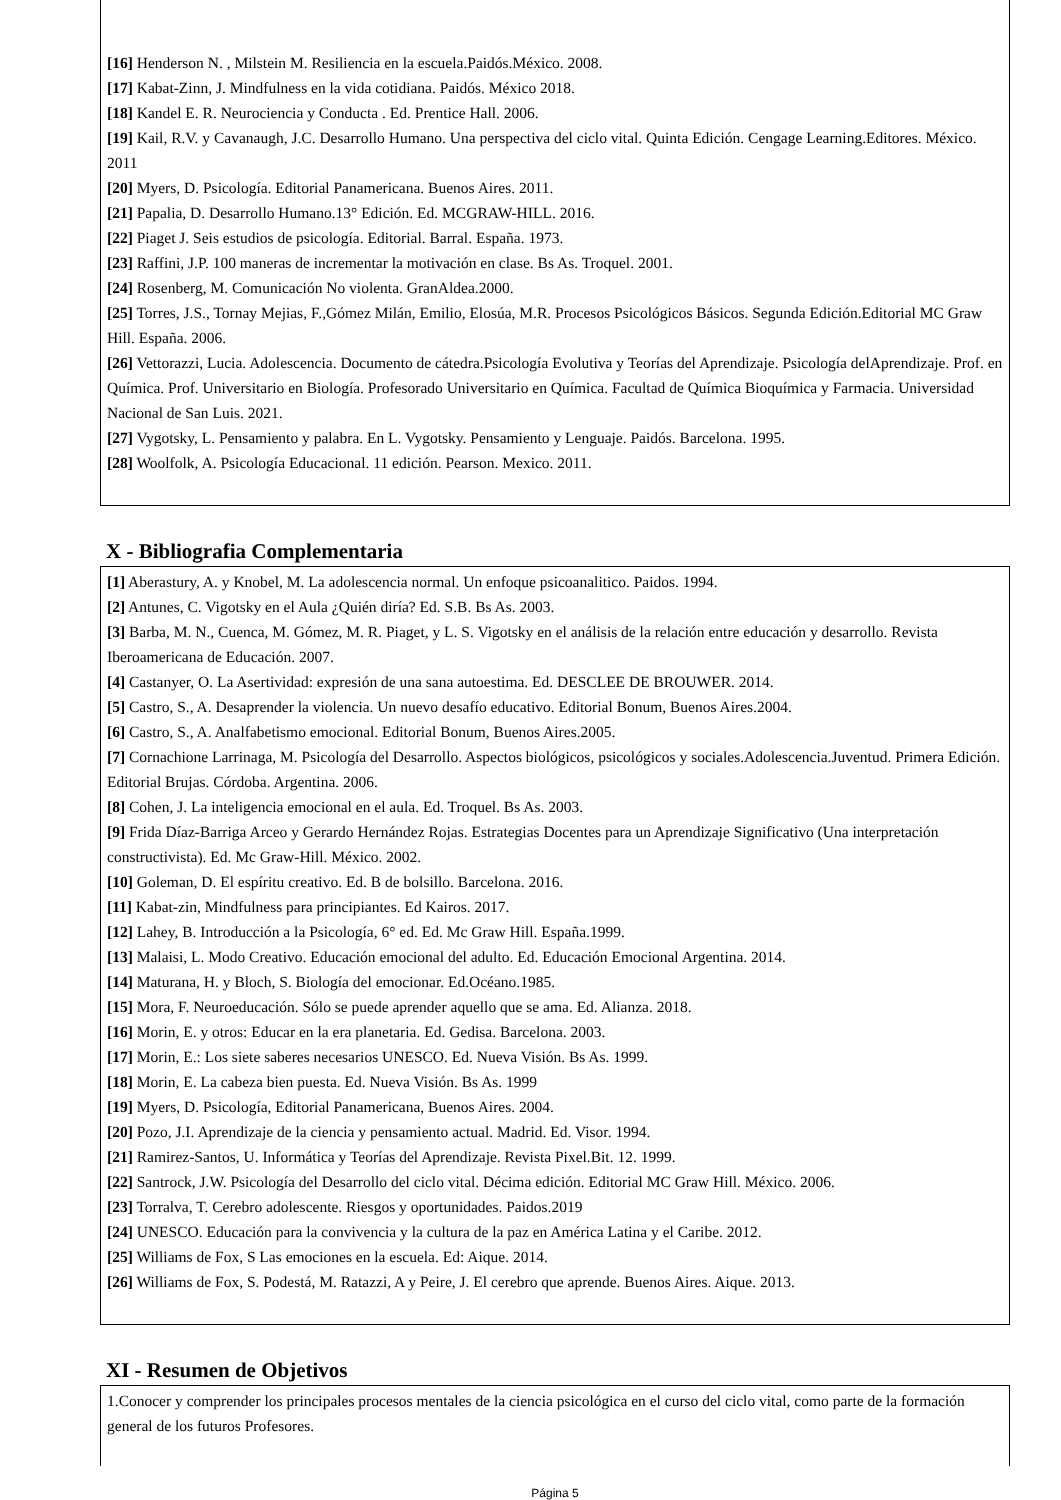[16] Henderson N. , Milstein M. Resiliencia en la escuela.Paidós.México. 2008.
[17] Kabat-Zinn, J. Mindfulness en la vida cotidiana. Paidós. México 2018.
[18] Kandel E. R. Neurociencia y Conducta . Ed. Prentice Hall. 2006.
[19] Kail, R.V. y Cavanaugh, J.C. Desarrollo Humano. Una perspectiva del ciclo vital. Quinta Edición. Cengage Learning.Editores. México. 2011
[20] Myers, D. Psicología. Editorial Panamericana. Buenos Aires. 2011.
[21] Papalia, D. Desarrollo Humano.13° Edición. Ed. MCGRAW-HILL. 2016.
[22] Piaget J. Seis estudios de psicología. Editorial. Barral. España. 1973.
[23] Raffini, J.P. 100 maneras de incrementar la motivación en clase. Bs As. Troquel. 2001.
[24] Rosenberg, M. Comunicación No violenta. GranAldea.2000.
[25] Torres, J.S., Tornay Mejias, F.,Gómez Milán, Emilio, Elosúa, M.R. Procesos Psicológicos Básicos. Segunda Edición.Editorial MC Graw Hill. España. 2006.
[26] Vettorazzi, Lucia. Adolescencia. Documento de cátedra.Psicología Evolutiva y Teorías del Aprendizaje. Psicología delAprendizaje. Prof. en Química. Prof. Universitario en Biología. Profesorado Universitario en Química. Facultad de Química Bioquímica y Farmacia. Universidad Nacional de San Luis. 2021.
[27] Vygotsky, L. Pensamiento y palabra. En L. Vygotsky. Pensamiento y Lenguaje. Paidós. Barcelona. 1995.
[28] Woolfolk, A. Psicología Educacional. 11 edición. Pearson. Mexico. 2011.
X - Bibliografia Complementaria
[1] Aberastury, A. y Knobel, M. La adolescencia normal. Un enfoque psicoanalitico. Paidos. 1994.
[2] Antunes, C. Vigotsky en el Aula ¿Quién diría? Ed. S.B. Bs As. 2003.
[3] Barba, M. N., Cuenca, M. Gómez, M. R. Piaget, y L. S. Vigotsky en el análisis de la relación entre educación y desarrollo. Revista Iberoamericana de Educación. 2007.
[4] Castanyer, O. La Asertividad: expresión de una sana autoestima. Ed. DESCLEE DE BROUWER. 2014.
[5] Castro, S., A. Desaprender la violencia. Un nuevo desafío educativo. Editorial Bonum, Buenos Aires.2004.
[6] Castro, S., A. Analfabetismo emocional. Editorial Bonum, Buenos Aires.2005.
[7] Cornachione Larrinaga, M. Psicología del Desarrollo. Aspectos biológicos, psicológicos y sociales.Adolescencia.Juventud. Primera Edición. Editorial Brujas. Córdoba. Argentina. 2006.
[8] Cohen, J. La inteligencia emocional en el aula. Ed. Troquel. Bs As. 2003.
[9] Frida Díaz-Barriga Arceo y Gerardo Hernández Rojas. Estrategias Docentes para un Aprendizaje Significativo (Una interpretación constructivista). Ed. Mc Graw-Hill. México. 2002.
[10] Goleman, D. El espíritu creativo. Ed. B de bolsillo. Barcelona. 2016.
[11] Kabat-zin, Mindfulness para principiantes. Ed Kairos. 2017.
[12] Lahey, B. Introducción a la Psicología, 6° ed. Ed. Mc Graw Hill. España.1999.
[13] Malaisi, L. Modo Creativo. Educación emocional del adulto. Ed. Educación Emocional Argentina. 2014.
[14] Maturana, H. y Bloch, S. Biología del emocionar. Ed.Océano.1985.
[15] Mora, F. Neuroeducación. Sólo se puede aprender aquello que se ama. Ed. Alianza. 2018.
[16] Morin, E. y otros: Educar en la era planetaria. Ed. Gedisa. Barcelona. 2003.
[17] Morin, E.: Los siete saberes necesarios UNESCO. Ed. Nueva Visión. Bs As. 1999.
[18] Morin, E. La cabeza bien puesta. Ed. Nueva Visión. Bs As. 1999
[19] Myers, D. Psicología, Editorial Panamericana, Buenos Aires. 2004.
[20] Pozo, J.I. Aprendizaje de la ciencia y pensamiento actual. Madrid. Ed. Visor. 1994.
[21] Ramirez-Santos, U. Informática y Teorías del Aprendizaje. Revista Pixel.Bit. 12. 1999.
[22] Santrock, J.W. Psicología del Desarrollo del ciclo vital. Décima edición. Editorial MC Graw Hill. México. 2006.
[23] Torralva, T. Cerebro adolescente. Riesgos y oportunidades. Paidos.2019
[24] UNESCO. Educación para la convivencia y la cultura de la paz en América Latina y el Caribe. 2012.
[25] Williams de Fox, S Las emociones en la escuela. Ed: Aique. 2014.
[26] Williams de Fox, S. Podestá, M. Ratazzi, A y Peire, J. El cerebro que aprende. Buenos Aires. Aique. 2013.
XI - Resumen de Objetivos
1.Conocer y comprender los principales procesos mentales de la ciencia psicológica en el curso del ciclo vital, como parte de la formación general de los futuros Profesores.
Página 5